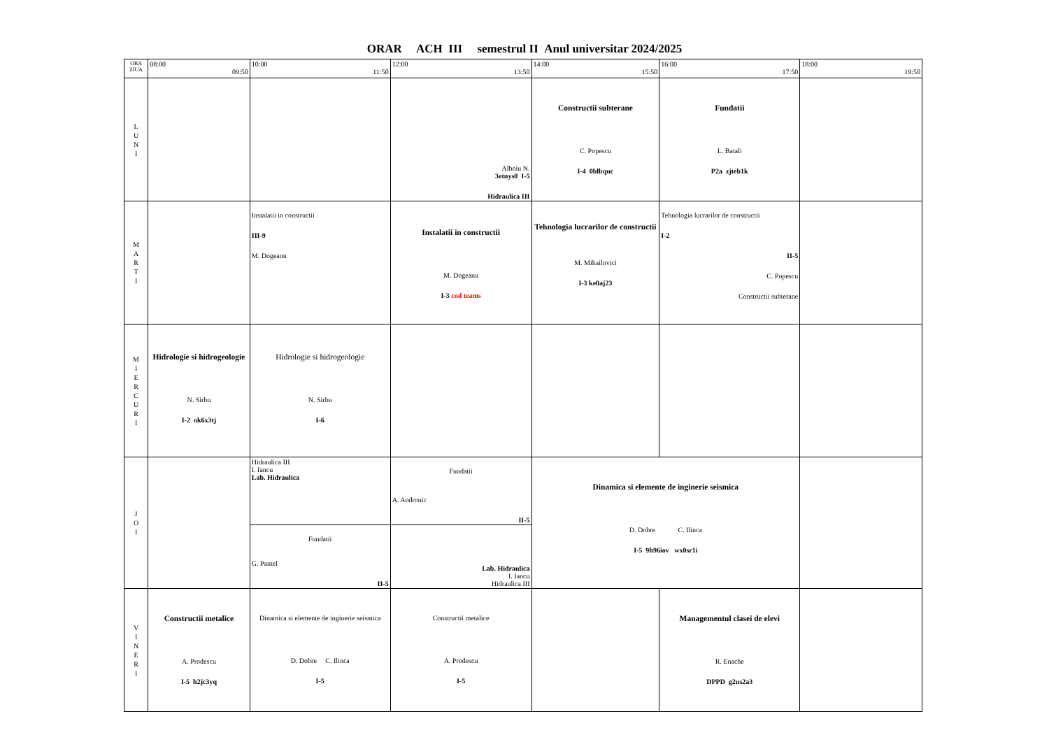ORAR ACH III semestrul II Anul universitar 2024/2025
| ORA ZIUA | 08:00 09:50 | 10:00 11:50 | 12:00 13:50 | 14:00 15:50 | 16:00 17:50 | 18:00 19:50 |
| L U N I | | | Alboiu N. 3etnys0 I-5 Hidraulica III | Constructii subterane C. Popescu I-4 0blbquc | Fundatii L. Batali P2a zjteb1k | |
| M A R T I | | Instalatii in constructii III-9 M. Dogeanu | Instalatii in constructii M. Dogeanu I-3 cod teams | Tehnologia lucrarilor de constructii M. Mihailovici I-3 ke0aj23 | Tehnologia lucrarilor de constructii I-2 II-5 C. Popescu Constructii subterane | |
| M I E R C U R I | Hidrologie si hidrogeologie N. Sirbu I-2 ok6x3tj | Hidrologie si hidrogeologie N. Sirbu I-6 | | | | |
| J O I | | Hidraulica III I. Iancu Lab. Hidraulica | Fundatii A. Andronic II-5 | Dinamica si elemente de inginerie seismica D. Dobre C. Ilinca I-5 9h96iov wx0sr1i | | |
| | | Fundatii G. Pantel II-5 | Lab. Hidraulica I. Iancu Hidraulica III | | | |
| V I N E R I | Constructii metalice A. Prodescu I-5 h2jc3yq | Dinamica si elemente de inginerie seismica D. Dobre C. Ilinca I-5 | Constructii metalice A. Prodescu I-5 | | Managementul clasei de elevi R. Enache DPPD g2us2a3 | |